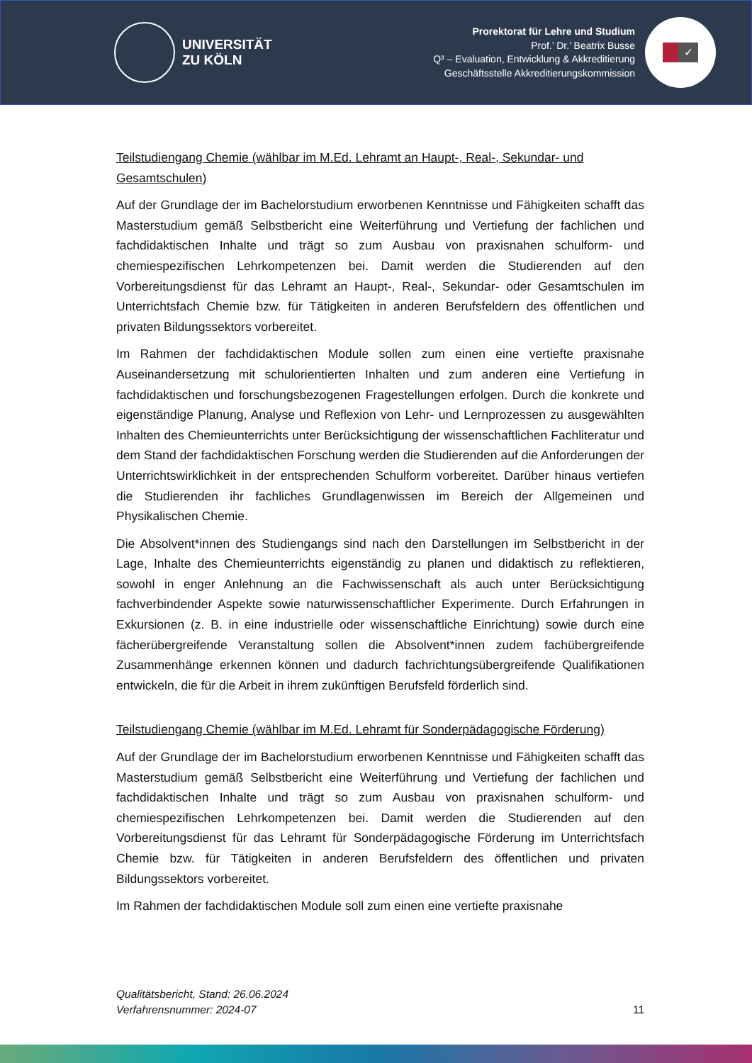UNIVERSITÄT
ZU KÖLN
Prorektorat für Lehre und Studium
Prof.’ Dr.’ Beatrix Busse
Q³ – Evaluation, Entwicklung & Akkreditierung
Geschäftsstelle Akkreditierungskommission
✓
Teilstudiengang Chemie (wählbar im M.Ed. Lehramt an Haupt-, Real-, Sekundar- und Gesamtschulen)
Auf der Grundlage der im Bachelorstudium erworbenen Kenntnisse und Fähigkeiten schafft das Masterstudium gemäß Selbstbericht eine Weiterführung und Vertiefung der fachlichen und fachdidaktischen Inhalte und trägt so zum Ausbau von praxisnahen schulform- und chemiespezifischen Lehrkompetenzen bei. Damit werden die Studierenden auf den Vorbereitungsdienst für das Lehramt an Haupt-, Real-, Sekundar- oder Gesamtschulen im Unterrichtsfach Chemie bzw. für Tätigkeiten in anderen Berufsfeldern des öffentlichen und privaten Bildungssektors vorbereitet.
Im Rahmen der fachdidaktischen Module sollen zum einen eine vertiefte praxisnahe Auseinandersetzung mit schulorientierten Inhalten und zum anderen eine Vertiefung in fachdidaktischen und forschungsbezogenen Fragestellungen erfolgen. Durch die konkrete und eigenständige Planung, Analyse und Reflexion von Lehr- und Lernprozessen zu ausgewählten Inhalten des Chemieunterrichts unter Berücksichtigung der wissenschaftlichen Fachliteratur und dem Stand der fachdidaktischen Forschung werden die Studierenden auf die Anforderungen der Unterrichtswirklichkeit in der entsprechenden Schulform vorbereitet. Darüber hinaus vertiefen die Studierenden ihr fachliches Grundlagenwissen im Bereich der Allgemeinen und Physikalischen Chemie.
Die Absolvent*innen des Studiengangs sind nach den Darstellungen im Selbstbericht in der Lage, Inhalte des Chemieunterrichts eigenständig zu planen und didaktisch zu reflektieren, sowohl in enger Anlehnung an die Fachwissenschaft als auch unter Berücksichtigung fachverbindender Aspekte sowie naturwissenschaftlicher Experimente. Durch Erfahrungen in Exkursionen (z. B. in eine industrielle oder wissenschaftliche Einrichtung) sowie durch eine fächerübergreifende Veranstaltung sollen die Absolvent*innen zudem fachübergreifende Zusammenhänge erkennen können und dadurch fachrichtungsübergreifende Qualifikationen entwickeln, die für die Arbeit in ihrem zukünftigen Berufsfeld förderlich sind.
Teilstudiengang Chemie (wählbar im M.Ed. Lehramt für Sonderpädagogische Förderung)
Auf der Grundlage der im Bachelorstudium erworbenen Kenntnisse und Fähigkeiten schafft das Masterstudium gemäß Selbstbericht eine Weiterführung und Vertiefung der fachlichen und fachdidaktischen Inhalte und trägt so zum Ausbau von praxisnahen schulform- und chemiespezifischen Lehrkompetenzen bei. Damit werden die Studierenden auf den Vorbereitungsdienst für das Lehramt für Sonderpädagogische Förderung im Unterrichtsfach Chemie bzw. für Tätigkeiten in anderen Berufsfeldern des öffentlichen und privaten Bildungssektors vorbereitet.
Im Rahmen der fachdidaktischen Module soll zum einen eine vertiefte praxisnahe
Qualitätsbericht, Stand: 26.06.2024
Verfahrensnummer: 2024-07
11